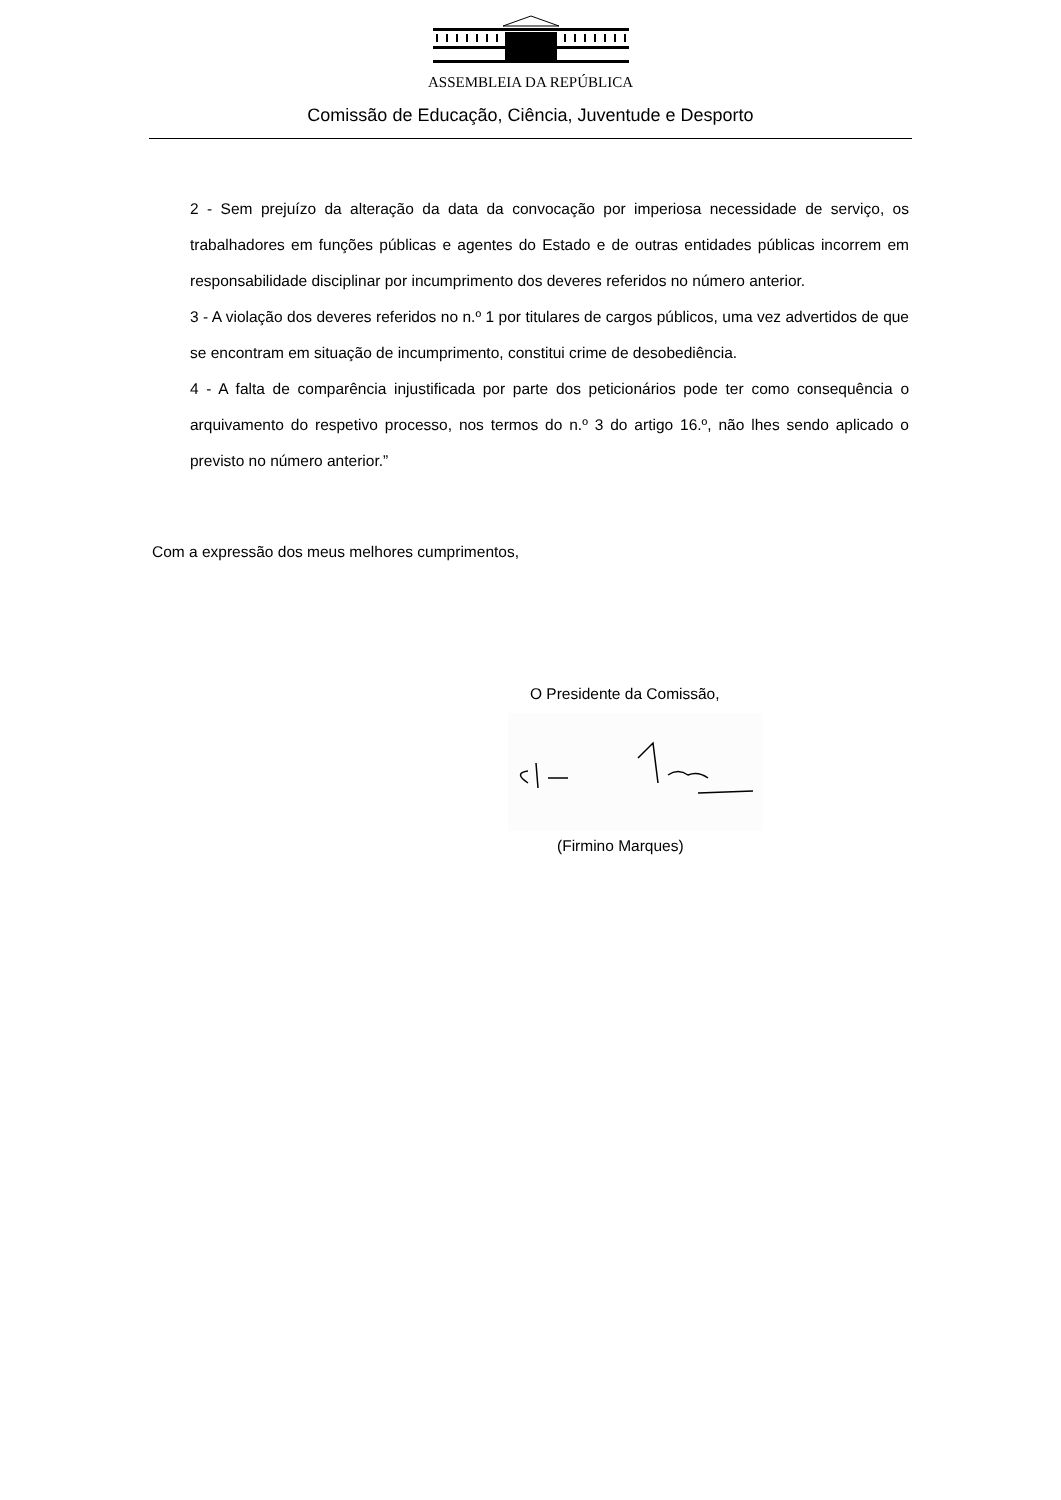ASSEMBLEIA DA REPÚBLICA
Comissão de Educação, Ciência, Juventude e Desporto
2 - Sem prejuízo da alteração da data da convocação por imperiosa necessidade de serviço, os trabalhadores em funções públicas e agentes do Estado e de outras entidades públicas incorrem em responsabilidade disciplinar por incumprimento dos deveres referidos no número anterior.
3 - A violação dos deveres referidos no n.º 1 por titulares de cargos públicos, uma vez advertidos de que se encontram em situação de incumprimento, constitui crime de desobediência.
4 - A falta de comparência injustificada por parte dos peticionários pode ter como consequência o arquivamento do respetivo processo, nos termos do n.º 3 do artigo 16.º, não lhes sendo aplicado o previsto no número anterior.”
Com a expressão dos meus melhores cumprimentos,
O Presidente da Comissão,
(Firmino Marques)